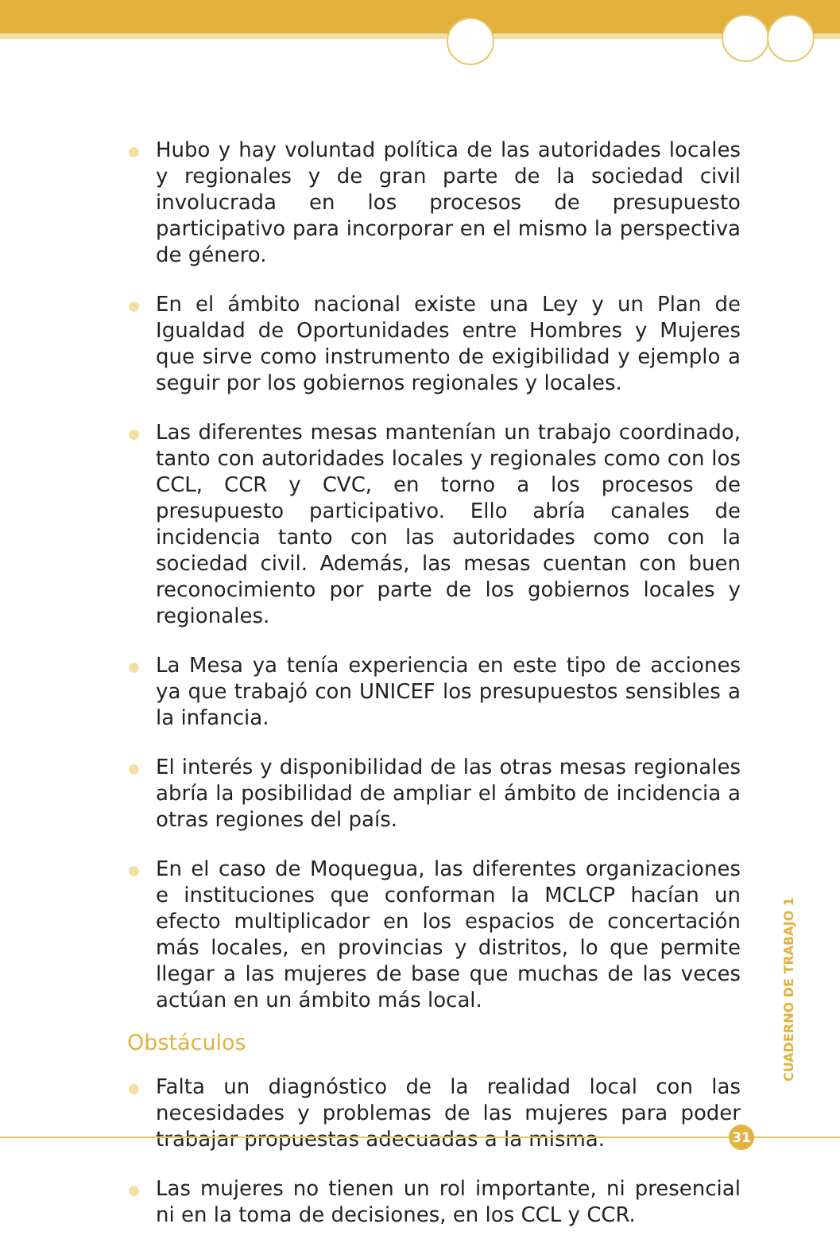Hubo y hay voluntad política de las autoridades locales y regionales y de gran parte de la sociedad civil involucrada en los procesos de presupuesto participativo para incorporar en el mismo la perspectiva de género.
En el ámbito nacional existe una Ley y un Plan de Igualdad de Oportunidades entre Hombres y Mujeres que sirve como instrumento de exigibilidad y ejemplo a seguir por los gobiernos regionales y locales.
Las diferentes mesas mantenían un trabajo coordinado, tanto con autoridades locales y regionales como con los CCL, CCR y CVC, en torno a los procesos de presupuesto participativo. Ello abría canales de incidencia tanto con las autoridades como con la sociedad civil. Además, las mesas cuentan con buen reconocimiento por parte de los gobiernos locales y regionales.
La Mesa ya tenía experiencia en este tipo de acciones ya que trabajó con UNICEF los presupuestos sensibles a la infancia.
El interés y disponibilidad de las otras mesas regionales abría la posibilidad de ampliar el ámbito de incidencia a otras regiones del país.
En el caso de Moquegua, las diferentes organizaciones e instituciones que conforman la MCLCP hacían un efecto multiplicador en los espacios de concertación más locales, en provincias y distritos, lo que permite llegar a las mujeres de base que muchas de las veces actúan en un ámbito más local.
Obstáculos
Falta un diagnóstico de la realidad local con las necesidades y problemas de las mujeres para poder trabajar propuestas adecuadas a la misma.
Las mujeres no tienen un rol importante, ni presencial ni en la toma de decisiones, en los CCL y CCR.
CUADERNO DE TRABAJO 1
31